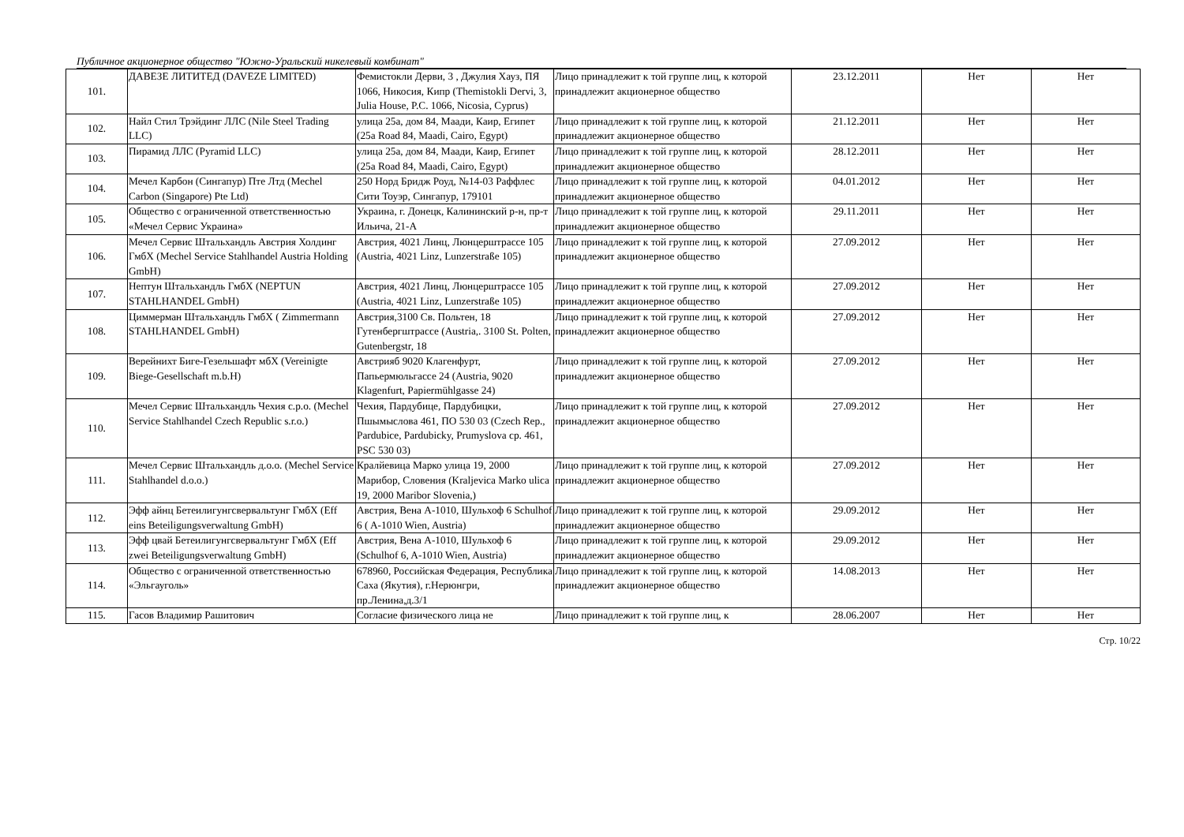Публичное акционерное общество "Южно-Уральский никелевый комбинат"
| 101. | ДАВЕЗЕ ЛИТИТЕД (DAVEZE LIMITED) | Фемистокли Дерви, 3 , Джулия Хауз, ПЯ 1066, Никосия, Кипр (Themistokli Dervi, 3, Julia House, P.C. 1066, Nicosia, Cyprus) | Лицо принадлежит к той группе лиц, к которой принадлежит акционерное общество | 23.12.2011 | Нет | Нет |
| 102. | Найл Стил Трэйдинг ЛЛС (Nile Steel Trading LLC) | улица 25а, дом 84, Маади, Каир, Египет (25a Road 84, Maadi, Cairo, Egypt) | Лицо принадлежит к той группе лиц, к которой принадлежит акционерное общество | 21.12.2011 | Нет | Нет |
| 103. | Пирамид ЛЛС (Pyramid LLC) | улица 25а, дом 84, Маади, Каир, Египет (25a Road 84, Maadi, Cairo, Egypt) | Лицо принадлежит к той группе лиц, к которой принадлежит акционерное общество | 28.12.2011 | Нет | Нет |
| 104. | Мечел Карбон (Сингапур) Пте Лтд (Mechel Carbon (Singapore) Pte Ltd) | 250 Норд Бридж Роуд, №14-03 Раффлес Сити Тоуэр, Сингапур, 179101 | Лицо принадлежит к той группе лиц, к которой принадлежит акционерное общество | 04.01.2012 | Нет | Нет |
| 105. | Общество с ограниченной ответственностью «Мечел Сервис Украина» | Украина, г. Донецк, Калининский р-н, пр-т Ильича, 21-А | Лицо принадлежит к той группе лиц, к которой принадлежит акционерное общество | 29.11.2011 | Нет | Нет |
| 106. | Мечел Сервис Штальхандль Австрия Холдинг ГмбХ (Mechel Service Stahlhandel Austria Holding GmbH) | Австрия, 4021 Линц, Люнцерштрассе 105 (Austria, 4021 Linz, Lunzerstraße 105) | Лицо принадлежит к той группе лиц, к которой принадлежит акционерное общество | 27.09.2012 | Нет | Нет |
| 107. | Нептун Штальхандль ГмбХ (NEPTUN STAHLHANDEL GmbH) | Австрия, 4021 Линц, Люнцерштрассе 105 (Austria, 4021 Linz, Lunzerstraße 105) | Лицо принадлежит к той группе лиц, к которой принадлежит акционерное общество | 27.09.2012 | Нет | Нет |
| 108. | Циммерман Штальхандль ГмбХ ( Zimmermann STAHLHANDEL GmbH) | Австрия,3100 Св. Польтен, 18 Гутенбергштрассе (Austria,. 3100 St. Polten, Gutenbergstr, 18 | Лицо принадлежит к той группе лиц, к которой принадлежит акционерное общество | 27.09.2012 | Нет | Нет |
| 109. | Верейнихт Биге-Гезельшафт мбХ (Vereinigte Biege-Gesellschaft m.b.H) | Австрияб 9020 Клагенфурт, Папьермюльгассе 24 (Austria, 9020 Klagenfurt, Papiermühlgasse 24) | Лицо принадлежит к той группе лиц, к которой принадлежит акционерное общество | 27.09.2012 | Нет | Нет |
| 110. | Мечел Сервис Штальхандль Чехия с.р.о. (Mechel Service Stahlhandel Czech Republic s.r.o.) | Чехия, Пардубице, Пардубицки, Пшымыслова 461, ПО 530 03 (Czech Rep., Pardubice, Pardubicky, Prumyslova cp. 461, PSC 530 03) | Лицо принадлежит к той группе лиц, к которой принадлежит акционерное общество | 27.09.2012 | Нет | Нет |
| 111. | Мечел Сервис Штальхандль д.о.о. (Mechel Service Stahlhandel d.o.o.) | Кралйевица Марко улица 19, 2000 Марибор, Словения (Kraljevica Marko ulica 19, 2000 Maribor Slovenia,) | Лицо принадлежит к той группе лиц, к которой принадлежит акционерное общество | 27.09.2012 | Нет | Нет |
| 112. | Эфф айнц Бетеилигунгсвервальтунг ГмбХ (Eff eins Beteiligungsverwaltung GmbH) | Австрия, Вена А-1010, Шульхоф 6 Schulhof 6 ( A-1010 Wien, Austria) | Лицо принадлежит к той группе лиц, к которой принадлежит акционерное общество | 29.09.2012 | Нет | Нет |
| 113. | Эфф цвай Бетеилигунгсвервальтунг ГмбХ (Eff zwei Beteiligungsverwaltung GmbH) | Австрия, Вена А-1010, Шульхоф 6 (Schulhof 6, A-1010 Wien, Austria) | Лицо принадлежит к той группе лиц, к которой принадлежит акционерное общество | 29.09.2012 | Нет | Нет |
| 114. | Общество с ограниченной ответственностью «Эльгауголь» | 678960, Российская Федерация, Республика Саха (Якутия), г.Нерюнгри, пр.Ленина,д.3/1 | Лицо принадлежит к той группе лиц, к которой принадлежит акционерное общество | 14.08.2013 | Нет | Нет |
| 115. | Гасов Владимир Рашитович | Согласие физического лица не | Лицо принадлежит к той группе лиц, к | 28.06.2007 | Нет | Нет |
Стр. 10/22